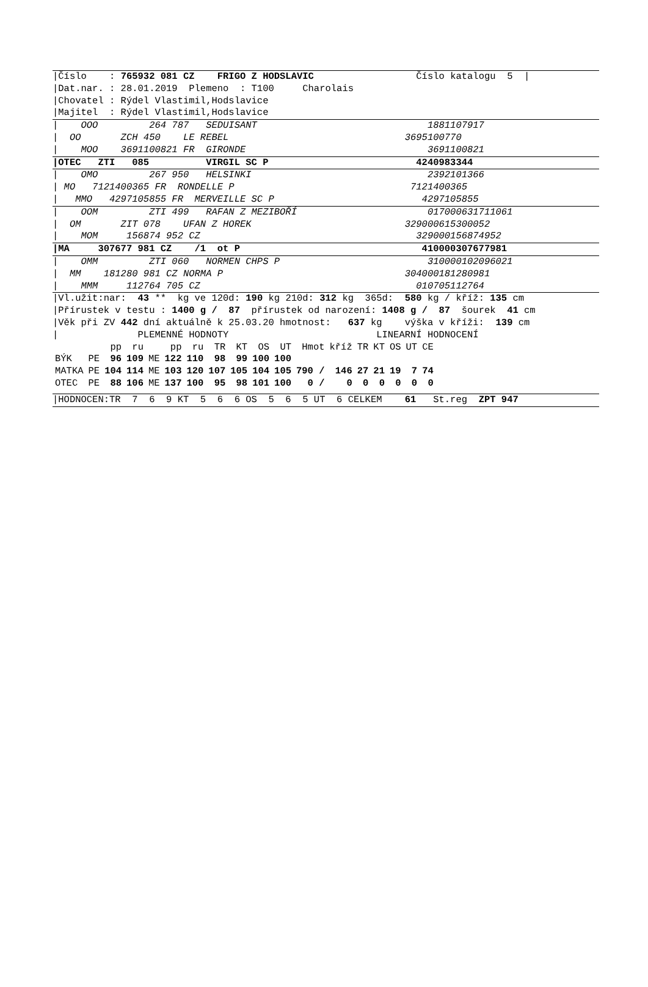|Číslo : 765932 081 CZ FRIGO Z HODSLAVIC Číslo katalogu 5 |
|Dat.nar. : 28.01.2019 Plemeno : T100 Charolais
|Chovatel : Rýdel Vlastimil,Hodslavice
|Majitel : Rýdel Vlastimil,Hodslavice
| OOO 264 787 SEDUISANT 1881107917
| OO ZCH 450 LE REBEL 3695100770
| MOO 3691100821 FR GIRONDE 3691100821
|OTEC ZTI 085 VIRGIL SC P 4240983344
| OMO 267 950 HELSINKI 2392101366
| MO 7121400365 FR RONDELLE P 7121400365
| MMO 4297105855 FR MERVEILLE SC P 4297105855
| OOM ZTI 499 RAFAN Z MEZIBOŘÍ 017000631711061
| OM ZIT 078 UFAN Z HOREK 329000615300052
| MOM 156874 952 CZ 329000156874952
|MA 307677 981 CZ /1 ot P 410000307677981
| OMM ZTI 060 NORMEN CHPS P 310000102096021
| MM 181280 981 CZ NORMA P 304000181280981
| MMM 112764 705 CZ 010705112764
|Vl.užit:nar: 43 ** kg ve 120d: 190 kg 210d: 312 kg 365d: 580 kg / kříž: 135 cm
|Přírustek v testu : 1400 g / 87 přírustek od narození: 1408 g / 87 šourek 41 cm
|Věk při ZV 442 dní aktuálně k 25.03.20 hmotnost: 637 kg výška v kříži: 139 cm
| PLEMENNÉ HODNOTY LINEARNÍ HODNOCENÍ
| | | pp | ru | | pp | ru | TR | KT | OS | UT | Hmot | kříž | TR | KT | OS | UT | CE |
| --- | --- | --- | --- | --- | --- | --- | --- | --- | --- | --- | --- | --- | --- | --- | --- | --- | --- |
| BÝK | PE | 96 | 109 | ME | 122 | 110 | 98 | 99 | 100 | 100 | | | | | | | |
| MATKA | PE | 104 | 114 | ME | 103 | 120 | 107 | 105 | 104 | 105 | 790 / | 146 | 27 | 21 | 19 | 7 | 74 |
| OTEC | PE | 88 | 106 | ME | 137 | 100 | 95 | 98 | 101 | 100 | 0 / | 0 | 0 | 0 | 0 | 0 | 0 |
|HODNOCEN:TR 7 6 9 KT 5 6 6 OS 5 6 5 UT 6 CELKEM 61 St.reg ZPT 947